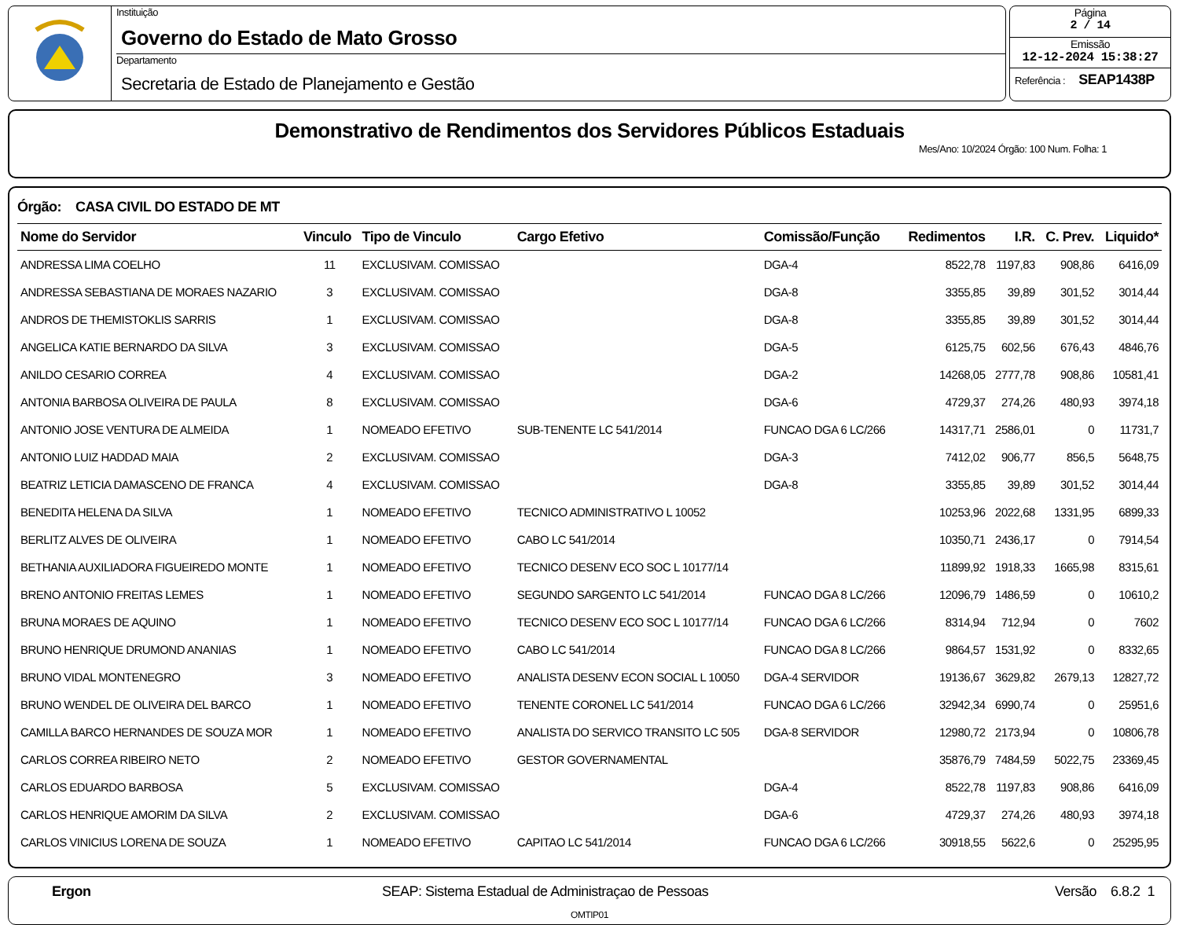Instituição
Governo do Estado de Mato Grosso
Departamento
Secretaria de Estado de Planejamento e Gestão
Página
2 / 14
Emissão
12-12-2024 15:38:27
Referência : SEAP1438P
Demonstrativo de Rendimentos dos Servidores Públicos Estaduais
Mes/Ano: 10/2024 Órgão: 100 Num. Folha: 1
Órgão: CASA CIVIL DO ESTADO DE MT
| Nome do Servidor | Vinculo | Tipo de Vinculo | Cargo Efetivo | Comissão/Função | Redimentos | I.R. | C. Prev. | Liquido* |
| --- | --- | --- | --- | --- | --- | --- | --- | --- |
| ANDRESSA LIMA COELHO | 11 | EXCLUSIVAM. COMISSAO | | DGA-4 | 8522,78 | 1197,83 | 908,86 | 6416,09 |
| ANDRESSA SEBASTIANA DE MORAES NAZARIO | 3 | EXCLUSIVAM. COMISSAO | | DGA-8 | 3355,85 | 39,89 | 301,52 | 3014,44 |
| ANDROS DE THEMISTOKLIS SARRIS | 1 | EXCLUSIVAM. COMISSAO | | DGA-8 | 3355,85 | 39,89 | 301,52 | 3014,44 |
| ANGELICA KATIE BERNARDO DA SILVA | 3 | EXCLUSIVAM. COMISSAO | | DGA-5 | 6125,75 | 602,56 | 676,43 | 4846,76 |
| ANILDO CESARIO CORREA | 4 | EXCLUSIVAM. COMISSAO | | DGA-2 | 14268,05 | 2777,78 | 908,86 | 10581,41 |
| ANTONIA BARBOSA OLIVEIRA DE PAULA | 8 | EXCLUSIVAM. COMISSAO | | DGA-6 | 4729,37 | 274,26 | 480,93 | 3974,18 |
| ANTONIO JOSE VENTURA DE ALMEIDA | 1 | NOMEADO EFETIVO | SUB-TENENTE LC 541/2014 | FUNCAO DGA 6 LC/266 | 14317,71 | 2586,01 | 0 | 11731,7 |
| ANTONIO LUIZ HADDAD MAIA | 2 | EXCLUSIVAM. COMISSAO | | DGA-3 | 7412,02 | 906,77 | 856,5 | 5648,75 |
| BEATRIZ LETICIA DAMASCENO DE FRANCA | 4 | EXCLUSIVAM. COMISSAO | | DGA-8 | 3355,85 | 39,89 | 301,52 | 3014,44 |
| BENEDITA HELENA DA SILVA | 1 | NOMEADO EFETIVO | TECNICO ADMINISTRATIVO L 10052 | | 10253,96 | 2022,68 | 1331,95 | 6899,33 |
| BERLITZ ALVES DE OLIVEIRA | 1 | NOMEADO EFETIVO | CABO LC 541/2014 | | 10350,71 | 2436,17 | 0 | 7914,54 |
| BETHANIA AUXILIADORA FIGUEIREDO MONTE | 1 | NOMEADO EFETIVO | TECNICO DESENV ECO SOC L 10177/14 | | 11899,92 | 1918,33 | 1665,98 | 8315,61 |
| BRENO ANTONIO FREITAS LEMES | 1 | NOMEADO EFETIVO | SEGUNDO SARGENTO LC 541/2014 | FUNCAO DGA 8 LC/266 | 12096,79 | 1486,59 | 0 | 10610,2 |
| BRUNA MORAES DE AQUINO | 1 | NOMEADO EFETIVO | TECNICO DESENV ECO SOC L 10177/14 | FUNCAO DGA 6 LC/266 | 8314,94 | 712,94 | 0 | 7602 |
| BRUNO HENRIQUE DRUMOND ANANIAS | 1 | NOMEADO EFETIVO | CABO LC 541/2014 | FUNCAO DGA 8 LC/266 | 9864,57 | 1531,92 | 0 | 8332,65 |
| BRUNO VIDAL MONTENEGRO | 3 | NOMEADO EFETIVO | ANALISTA DESENV ECON SOCIAL L 10050 | DGA-4 SERVIDOR | 19136,67 | 3629,82 | 2679,13 | 12827,72 |
| BRUNO WENDEL DE OLIVEIRA DEL BARCO | 1 | NOMEADO EFETIVO | TENENTE CORONEL LC 541/2014 | FUNCAO DGA 6 LC/266 | 32942,34 | 6990,74 | 0 | 25951,6 |
| CAMILLA BARCO HERNANDES DE SOUZA MOR | 1 | NOMEADO EFETIVO | ANALISTA DO SERVICO TRANSITO LC 505 | DGA-8 SERVIDOR | 12980,72 | 2173,94 | 0 | 10806,78 |
| CARLOS CORREA RIBEIRO NETO | 2 | NOMEADO EFETIVO | GESTOR GOVERNAMENTAL | | 35876,79 | 7484,59 | 5022,75 | 23369,45 |
| CARLOS EDUARDO BARBOSA | 5 | EXCLUSIVAM. COMISSAO | | DGA-4 | 8522,78 | 1197,83 | 908,86 | 6416,09 |
| CARLOS HENRIQUE AMORIM DA SILVA | 2 | EXCLUSIVAM. COMISSAO | | DGA-6 | 4729,37 | 274,26 | 480,93 | 3974,18 |
| CARLOS VINICIUS LORENA DE SOUZA | 1 | NOMEADO EFETIVO | CAPITAO LC 541/2014 | FUNCAO DGA 6 LC/266 | 30918,55 | 5622,6 | 0 | 25295,95 |
Ergon SEAP: Sistema Estadual de Administraçao de Pessoas Versão 6.8.2 1
OMTIP01